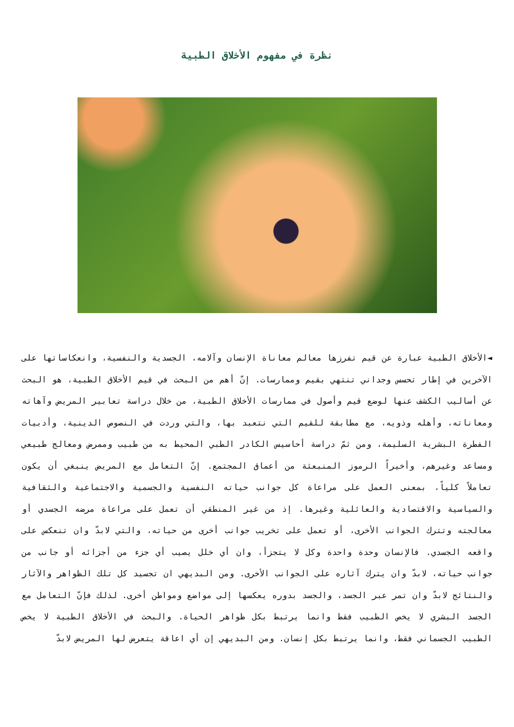نظرة في مفهوم الأخلاق الطبية
◄الأخلاق الطبية عبارة عن قيم تفرزها معالم معاناة الإنسان وآلامه، الجسدية والنفسية، وانعكاساتها على الآخرين في إطار تحسس وجداني تنتهي بقيم وممارسات. إنّ أهم من البحث في قيم الأخلاق الطبية، هو البحث عن أساليب الكشف عنها لوضع قيم وأصول في ممارسات الأخلاق الطبية، من خلال دراسة تعابير المريض وآهاته ومعاناته، وأهله وذويه، مع مطابقة للقيم التي نتعبد بها، والتي وردت في النصوص الدينية، وأدبيات الفطرة البشرية السليمة، ومن ثمّ دراسة أحاسيس الكادر الطبي المحيط به من طبيب وممرض ومعالج طبيعي ومساعد وغيرهم، وأخيراً الرموز المنبعثة من أعماق المجتمع. إنّ التعامل مع المريض ينبغي أن يكون تعاملاً كلياً، بمعنى العمل على مراعاة كل جوانب حياته النفسية والجسمية والاجتماعية والثقافية والسياسية والاقتصادية والعائلية وغيرها. إذ من غير المنطقي أن تعمل على مراعاة مرضه الجسدي أو معالجته وتترك الجوانب الأخرى، أو تعمل على تخريب جوانب أخرى من حياته، والتي لابدّ وان تنعكس على واقعه الجسدي. فالإنسان وحدة واحدة وكل لا يتجزأ، وان أي خلل يصيب أي جزء من أجزائه أو جانب من جوانب حياته، لابدّ وان يترك آثاره على الجوانب الأخرى. ومن البديهي ان تجسيد كل تلك الظواهر والآثار والنتائج لابدّ وان تمر عبر الجسد، والجسد بدوره يعكسها إلى مواضع ومواطن أخرى. لذلك فإنّ التعامل مع الجسد البشري لا يخص الطبيب فقط وانما يرتبط بكل ظواهر الحياة. والبحث في الأخلاق الطبية لا يخص الطبيب الجسماني فقط، وانما يرتبط بكل إنسان. ومن البديهي إن أي اعاقة يتعرض لها المريض لابدّ